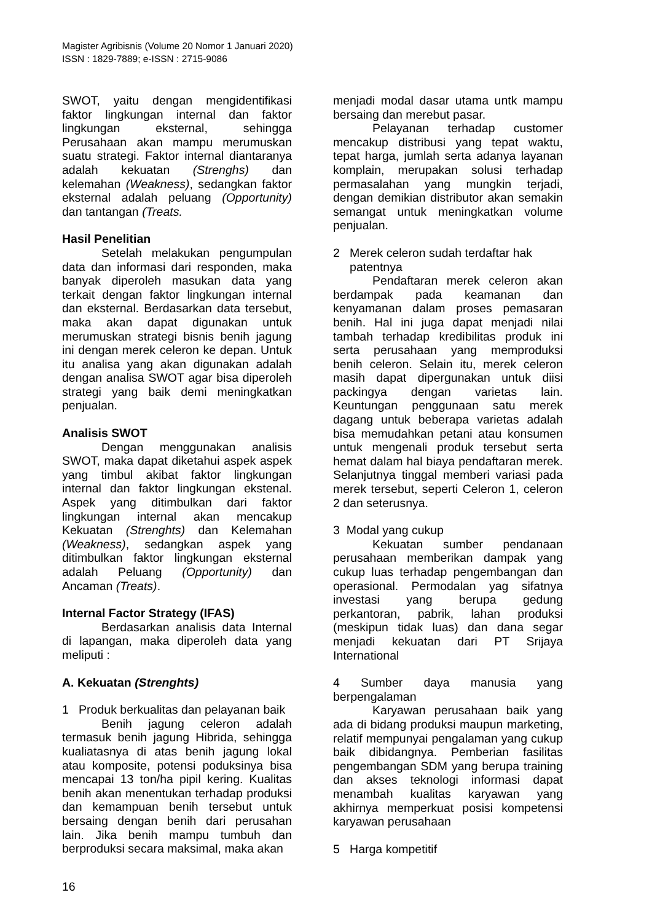Magister Agribisnis (Volume 20 Nomor 1 Januari 2020)
ISSN : 1829-7889; e-ISSN : 2715-9086
SWOT, yaitu dengan mengidentifikasi faktor lingkungan internal dan faktor lingkungan eksternal, sehingga Perusahaan akan mampu merumuskan suatu strategi. Faktor internal diantaranya adalah kekuatan (Strenghs) dan kelemahan (Weakness), sedangkan faktor eksternal adalah peluang (Opportunity) dan tantangan (Treats.
Hasil Penelitian
Setelah melakukan pengumpulan data dan informasi dari responden, maka banyak diperoleh masukan data yang terkait dengan faktor lingkungan internal dan eksternal. Berdasarkan data tersebut, maka akan dapat digunakan untuk merumuskan strategi bisnis benih jagung ini dengan merek celeron ke depan. Untuk itu analisa yang akan digunakan adalah dengan analisa SWOT agar bisa diperoleh strategi yang baik demi meningkatkan penjualan.
Analisis SWOT
Dengan menggunakan analisis SWOT, maka dapat diketahui aspek aspek yang timbul akibat faktor lingkungan internal dan faktor lingkungan ekstenal. Aspek yang ditimbulkan dari faktor lingkungan internal akan mencakup Kekuatan (Strenghts) dan Kelemahan (Weakness), sedangkan aspek yang ditimbulkan faktor lingkungan eksternal adalah Peluang (Opportunity) dan Ancaman (Treats).
Internal Factor Strategy (IFAS)
Berdasarkan analisis data Internal di lapangan, maka diperoleh data yang meliputi :
A. Kekuatan (Strenghts)
1 Produk berkualitas dan pelayanan baik
Benih jagung celeron adalah termasuk benih jagung Hibrida, sehingga kualiatasnya di atas benih jagung lokal atau komposite, potensi poduksinya bisa mencapai 13 ton/ha pipil kering. Kualitas benih akan menentukan terhadap produksi dan kemampuan benih tersebut untuk bersaing dengan benih dari perusahan lain. Jika benih mampu tumbuh dan berproduksi secara maksimal, maka akan
menjadi modal dasar utama untk mampu bersaing dan merebut pasar.
Pelayanan terhadap customer mencakup distribusi yang tepat waktu, tepat harga, jumlah serta adanya layanan komplain, merupakan solusi terhadap permasalahan yang mungkin terjadi, dengan demikian distributor akan semakin semangat untuk meningkatkan volume penjualan.
2 Merek celeron sudah terdaftar hak
patentnya
Pendaftaran merek celeron akan berdampak pada keamanan dan kenyamanan dalam proses pemasaran benih. Hal ini juga dapat menjadi nilai tambah terhadap kredibilitas produk ini serta perusahaan yang memproduksi benih celeron. Selain itu, merek celeron masih dapat dipergunakan untuk diisi packingya dengan varietas lain. Keuntungan penggunaan satu merek dagang untuk beberapa varietas adalah bisa memudahkan petani atau konsumen untuk mengenali produk tersebut serta hemat dalam hal biaya pendaftaran merek. Selanjutnya tinggal memberi variasi pada merek tersebut, seperti Celeron 1, celeron 2 dan seterusnya.
3 Modal yang cukup
Kekuatan sumber pendanaan perusahaan memberikan dampak yang cukup luas terhadap pengembangan dan operasional. Permodalan yag sifatnya investasi yang berupa gedung perkantoran, pabrik, lahan produksi (meskipun tidak luas) dan dana segar menjadi kekuatan dari PT Srijaya International
4 Sumber daya manusia yang berpengalaman
Karyawan perusahaan baik yang ada di bidang produksi maupun marketing, relatif mempunyai pengalaman yang cukup baik dibidangnya. Pemberian fasilitas pengembangan SDM yang berupa training dan akses teknologi informasi dapat menambah kualitas karyawan yang akhirnya memperkuat posisi kompetensi karyawan perusahaan
5 Harga kompetitif
16